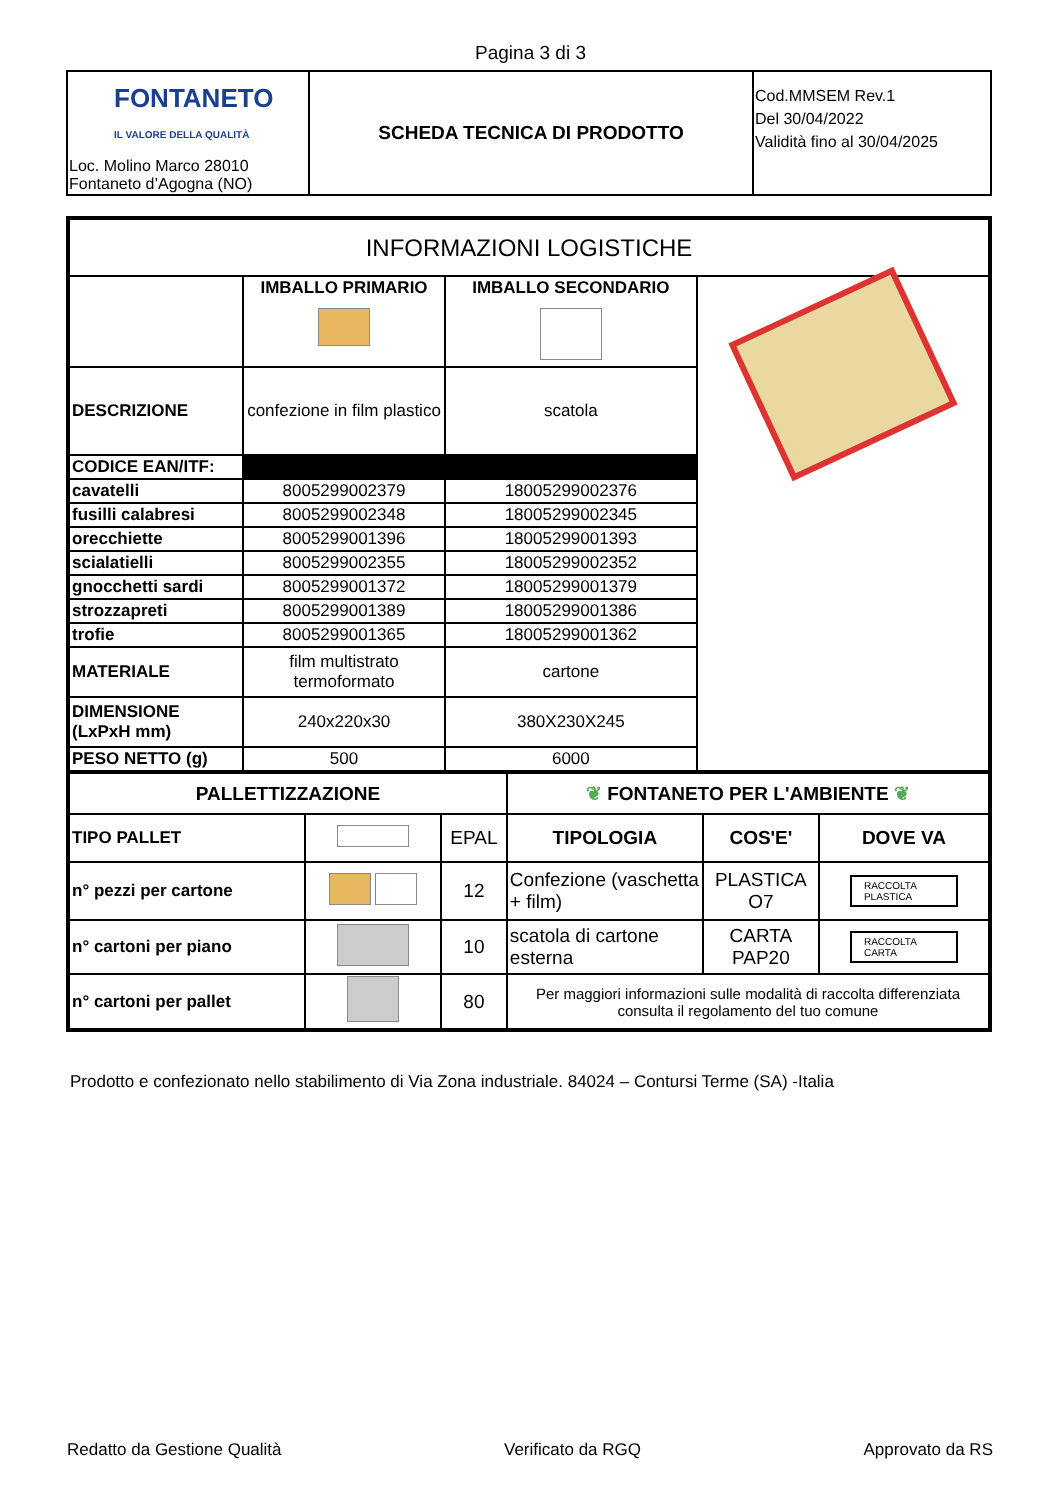Pagina 3 di 3
| FONTANETO IL VALORE DELLA QUALITÀ Loc. Molino Marco 28010 Fontaneto d’Agogna (NO) | SCHEDA TECNICA DI PRODOTTO | Cod.MMSEM Rev.1 Del 30/04/2022 Validità fino al 30/04/2025 |
| INFORMAZIONI LOGISTICHE | | | |
| | IMBALLO PRIMARIO | IMBALLO SECONDARIO | |
| DESCRIZIONE | confezione in film plastico | scatola | |
| CODICE EAN/ITF: | | | |
| cavatelli | 8005299002379 | 18005299002376 | |
| fusilli calabresi | 8005299002348 | 18005299002345 | |
| orecchiette | 8005299001396 | 18005299001393 | |
| scialatielli | 8005299002355 | 18005299002352 | |
| gnocchetti sardi | 8005299001372 | 18005299001379 | |
| strozzapreti | 8005299001389 | 18005299001386 | |
| trofie | 8005299001365 | 18005299001362 | |
| MATERIALE | film multistrato termoformato | cartone | |
| DIMENSIONE (LxPxH mm) | 240x220x30 | 380X230X245 | |
| PESO NETTO (g) | 500 | 6000 | |
| PALLETTIZZAZIONE | | | ❦ FONTANETO PER L'AMBIENTE ❦ | | |
| TIPO PALLET | | EPAL | TIPOLOGIA | COS'E' | DOVE VA |
| n° pezzi per cartone | | 12 | Confezione (vaschetta + film) | PLASTICA O7 | RACCOLTA PLASTICA |
| n° cartoni per piano | | 10 | scatola di cartone esterna | CARTA PAP20 | RACCOLTA CARTA |
| n° cartoni per pallet | | 80 | Per maggiori informazioni sulle modalità di raccolta differenziata consulta il regolamento del tuo comune | | |
Prodotto e confezionato nello stabilimento di Via Zona industriale. 84024 – Contursi Terme (SA) -Italia
Redatto da Gestione Qualità Verificato da RGQ Approvato da RS